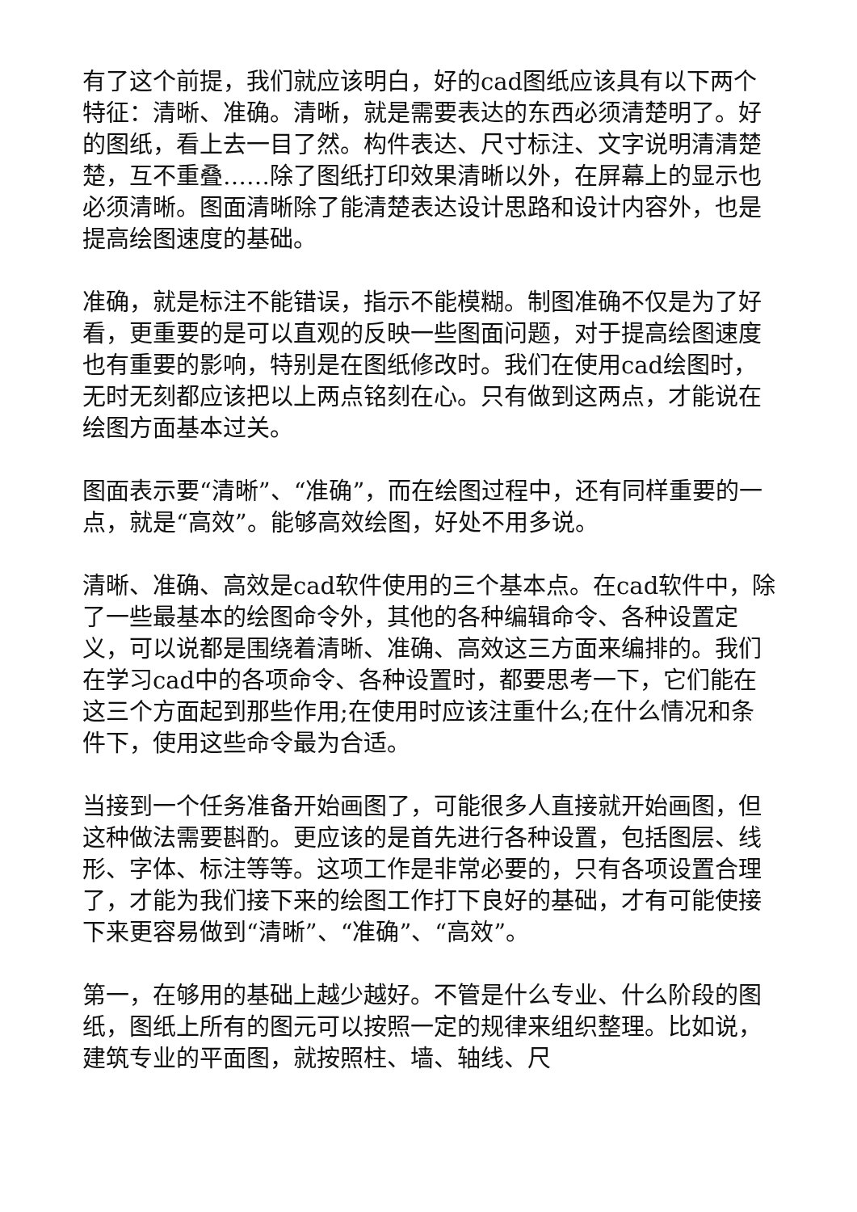有了这个前提，我们就应该明白，好的cad图纸应该具有以下两个特征：清晰、准确。清晰，就是需要表达的东西必须清楚明了。好的图纸，看上去一目了然。构件表达、尺寸标注、文字说明清清楚楚，互不重叠……除了图纸打印效果清晰以外，在屏幕上的显示也必须清晰。图面清晰除了能清楚表达设计思路和设计内容外，也是提高绘图速度的基础。
准确，就是标注不能错误，指示不能模糊。制图准确不仅是为了好看，更重要的是可以直观的反映一些图面问题，对于提高绘图速度也有重要的影响，特别是在图纸修改时。我们在使用cad绘图时，无时无刻都应该把以上两点铭刻在心。只有做到这两点，才能说在绘图方面基本过关。
图面表示要“清晰”、“准确”，而在绘图过程中，还有同样重要的一点，就是“高效”。能够高效绘图，好处不用多说。
清晰、准确、高效是cad软件使用的三个基本点。在cad软件中，除了一些最基本的绘图命令外，其他的各种编辑命令、各种设置定义，可以说都是围绕着清晰、准确、高效这三方面来编排的。我们在学习cad中的各项命令、各种设置时，都要思考一下，它们能在这三个方面起到那些作用;在使用时应该注重什么;在什么情况和条件下，使用这些命令最为合适。
当接到一个任务准备开始画图了，可能很多人直接就开始画图，但这种做法需要斟酌。更应该的是首先进行各种设置，包括图层、线形、字体、标注等等。这项工作是非常必要的，只有各项设置合理了，才能为我们接下来的绘图工作打下良好的基础，才有可能使接下来更容易做到“清晰”、“准确”、“高效”。
第一，在够用的基础上越少越好。不管是什么专业、什么阶段的图纸，图纸上所有的图元可以按照一定的规律来组织整理。比如说，建筑专业的平面图，就按照柱、墙、轴线、尺